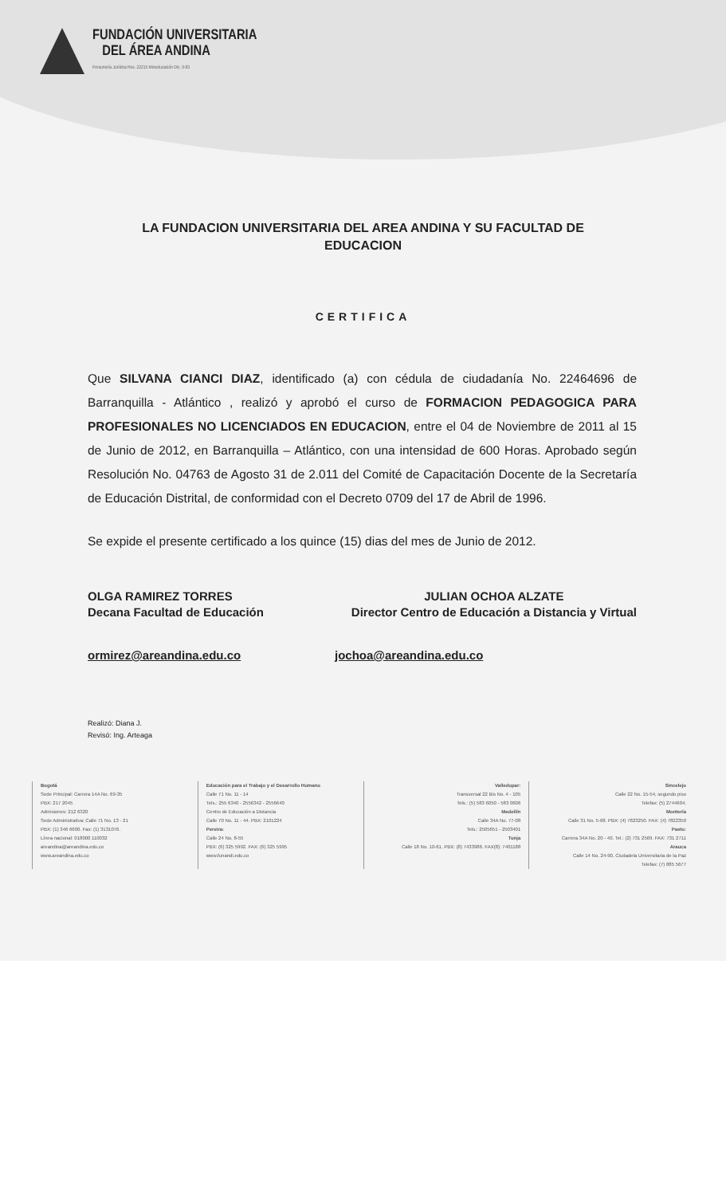FUNDACIÓN UNIVERSITARIA
DEL ÁREA ANDINA
Personería Jurídica Res. 22215 Mineducación Dic. 9-83
LA FUNDACION UNIVERSITARIA DEL AREA ANDINA Y SU FACULTAD DE EDUCACION
CERTIFICA
Que SILVANA CIANCI DIAZ, identificado (a) con cédula de ciudadanía No. 22464696 de Barranquilla - Atlántico , realizó y aprobó el curso de FORMACION PEDAGOGICA PARA PROFESIONALES NO LICENCIADOS EN EDUCACION, entre el 04 de Noviembre de 2011 al 15 de Junio de 2012, en Barranquilla – Atlántico, con una intensidad de 600 Horas. Aprobado según Resolución No. 04763 de Agosto 31 de 2.011 del Comité de Capacitación Docente de la Secretaría de Educación Distrital, de conformidad con el Decreto 0709 del 17 de Abril de 1996.
Se expide el presente certificado a los quince (15) dias del mes de Junio de 2012.
OLGA RAMIREZ TORRES
Decana Facultad de Educación
JULIAN OCHOA ALZATE
Director Centro de Educación a Distancia y Virtual
ormirez@areandina.edu.co jochoa@areandina.edu.co
Realizó: Diana J.
Revisó: Ing. Arteaga
Bogotá
Sede Principal: Carrera 14A No. 69-35
PBX: 217 2045
Admisiones: 212 6320
Sede Administrativa: Calle 71 No. 13 - 21
PBX: (1) 346 6600. Fax: (1) 3131076.
Línea nacional: 018000 110032
areandina@areandina.edu.co
www.areandina.edu.co
Educación para el Trabajo y el Desarrollo Humano
Calle 71 No. 11 - 14
Tels.: 255 6340 - 2556342 - 2556640
Centro de Educación a Distancia
Calle 70 No. 11 - 44. PBX: 2101224
Pereira:
Calle 24 No. 8-55
PBX: (6) 325 5992. FAX: (6) 325 5995
www.funandi.edu.co
Valledupar:
Transversal 22 Bis No. 4 - 105
Tels.: (5) 583 6050 - 583 0606
Medellín
Calle 34A No. 77-08
Tels.: 2505651 - 2503401
Tunja
Calle 18 No. 10-61. PBX: (8) 7433986. FAX(8): 7401188
Sincelejo
Calle 22 No. 15-54, segundo piso
Telefax: (5) 2744604.
Montería
Calle 31 No. 5-68. PBX: (4) 7823250. FAX: (4) 7822350
Pasto:
Carrera 34A No. 20 - 40. Tel.: (2) 731 2569. FAX: 731 2711
Arauca
Calle 14 No. 24-90, Ciudadela Universitaria de la Paz
Telefax: (7) 885 5677